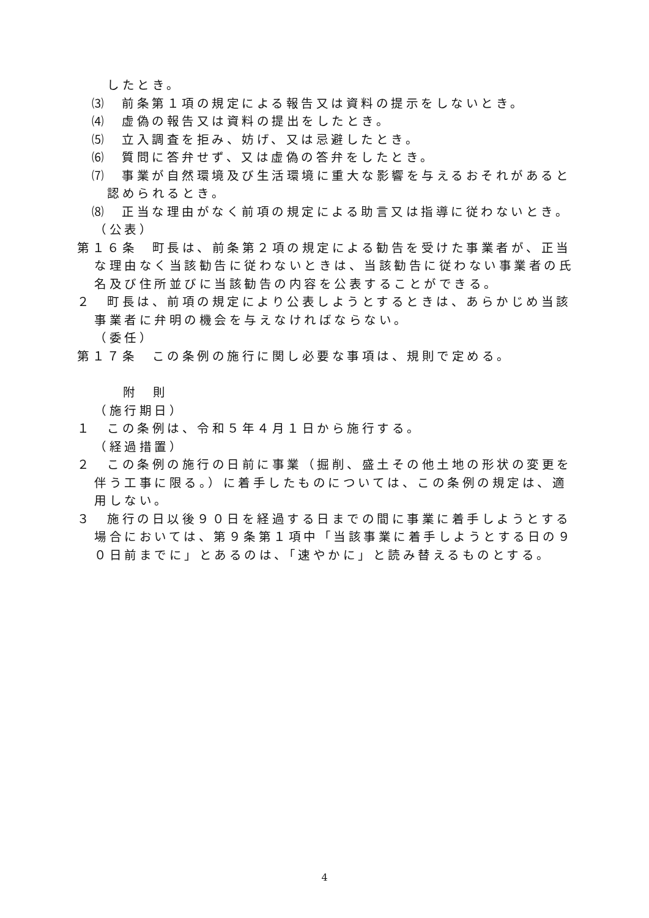したとき。
⑶　前条第１項の規定による報告又は資料の提示をしないとき。
⑷　虚偽の報告又は資料の提出をしたとき。
⑸　立入調査を拒み、妨げ、又は忌避したとき。
⑹　質問に答弁せず、又は虚偽の答弁をしたとき。
⑺　事業が自然環境及び生活環境に重大な影響を与えるおそれがあると認められるとき。
⑻　正当な理由がなく前項の規定による助言又は指導に従わないとき。
（公表）
第１６条　町長は、前条第２項の規定による勧告を受けた事業者が、正当な理由なく当該勧告に従わないときは、当該勧告に従わない事業者の氏名及び住所並びに当該勧告の内容を公表することができる。
２　町長は、前項の規定により公表しようとするときは、あらかじめ当該事業者に弁明の機会を与えなければならない。
（委任）
第１７条　この条例の施行に関し必要な事項は、規則で定める。
附　則
（施行期日）
１　この条例は、令和５年４月１日から施行する。
（経過措置）
２　この条例の施行の日前に事業（掘削、盛土その他土地の形状の変更を伴う工事に限る。）に着手したものについては、この条例の規定は、適用しない。
３　施行の日以後９０日を経過する日までの間に事業に着手しようとする場合においては、第９条第１項中「当該事業に着手しようとする日の９０日前までに」とあるのは、「速やかに」と読み替えるものとする。
4